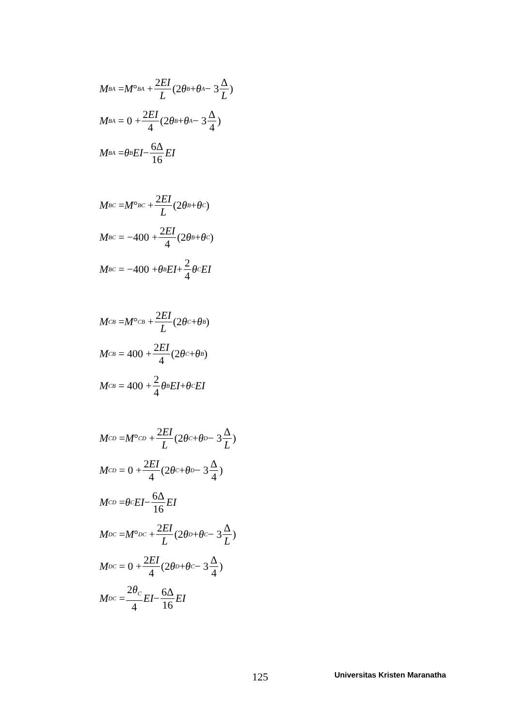M<sub>BA</sub> = M °<sub>BA</sub> + 2EI L (2 θ<sub>B</sub> + θ<sub>A</sub> − 3 Δ L)
M<sub>BA</sub> = 0 + 2EI 4 (2 θ<sub>B</sub> + θ<sub>A</sub> − 3 Δ 4)
M<sub>BA</sub> = θ<sub>B</sub> EI − 6Δ 16 EI
M<sub>BC</sub> = M °<sub>BC</sub> + 2EI L (2 θ<sub>B</sub> + θ<sub>C</sub>)
M<sub>BC</sub> = −400 + 2EI 4 (2 θ<sub>B</sub> + θ<sub>C</sub>)
M<sub>BC</sub> = −400 + θ<sub>B</sub> EI + 2 4 θ<sub>C</sub> EI
M<sub>CB</sub> = M °<sub>CB</sub> + 2EI L (2 θ<sub>C</sub> + θ<sub>B</sub>)
M<sub>CB</sub> = 400 + 2EI 4 (2 θ<sub>C</sub> + θ<sub>B</sub>)
M<sub>CB</sub> = 400 + 2 4 θ<sub>B</sub> EI + θ<sub>C</sub> EI
M<sub>CD</sub> = M °<sub>CD</sub> + 2EI L (2 θ<sub>C</sub> + θ<sub>D</sub> − 3 Δ L)
M<sub>CD</sub> = 0 + 2EI 4 (2 θ<sub>C</sub> + θ<sub>D</sub> − 3 Δ 4)
M<sub>CD</sub> = θ<sub>C</sub> EI − 6Δ 16 EI
M<sub>DC</sub> = M °<sub>DC</sub> + 2EI L (2 θ<sub>D</sub> + θ<sub>C</sub> − 3 Δ L)
M<sub>DC</sub> = 0 + 2EI 4 (2 θ<sub>D</sub> + θ<sub>C</sub> − 3 Δ 4)
M<sub>DC</sub> = 2θ<sub>C</sub> 4 EI − 6Δ 16 EI
125 Universitas Kristen Maranatha